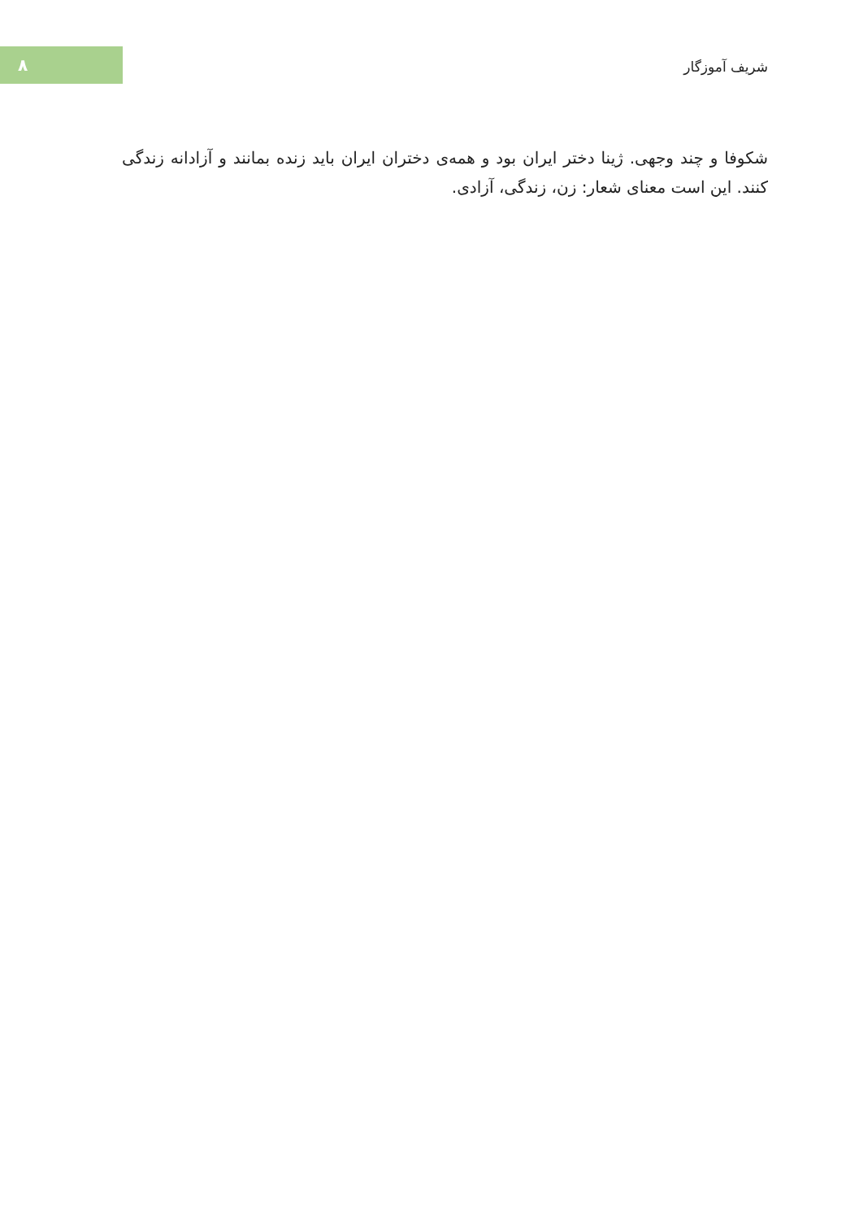۸
شریف آموزگار
شکوفا و چند وجهی. ژینا دختر ایران بود و همه‌ی دختران ایران باید زنده بمانند و آزادانه زندگی کنند. این است معنای شعار: زن، زندگی، آزادی.